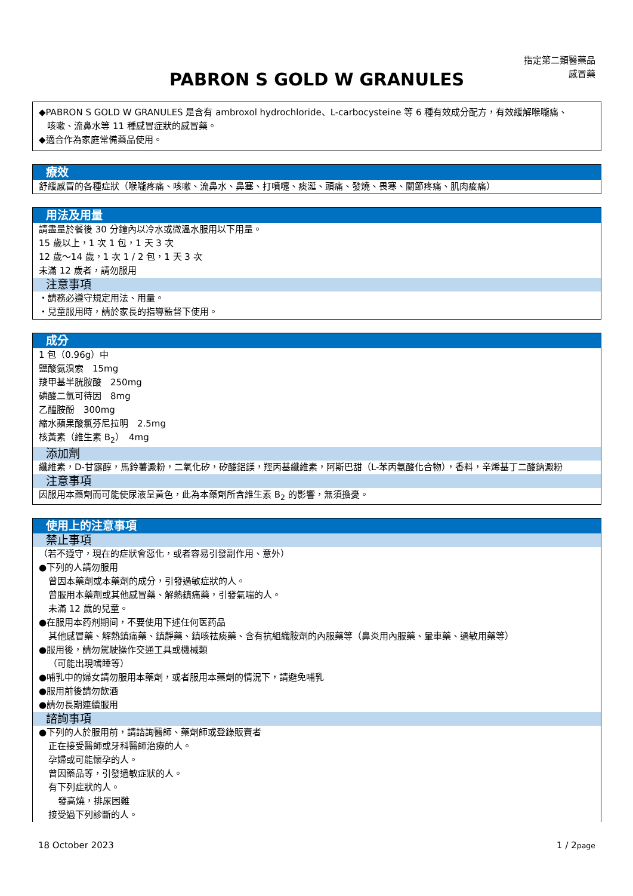指定第二類醫藥品
感冒藥
PABRON S GOLD W GRANULES
◆PABRON S GOLD W GRANULES 是含有 ambroxol hydrochloride、L-carbocysteine 等 6 種有效成分配方，有效緩解喉嚨痛、
咳嗽、流鼻水等 11 種感冒症狀的感冒藥。
◆適合作為家庭常備藥品使用。
療效
舒緩感冒的各種症狀（喉嚨疼痛、咳嗽、流鼻水、鼻塞、打噴嚏、痰涎、頭痛、發燒、畏寒、關節疼痛、肌肉痠痛）
用法及用量
請盡量於餐後 30 分鐘內以冷水或微溫水服用以下用量。
15 歲以上，1 次 1 包，1 天 3 次
12 歲～14 歲，1 次 1 / 2 包，1 天 3 次
未滿 12 歲者，請勿服用
注意事項
・請務必遵守規定用法、用量。
・兒童服用時，請於家長的指導監督下使用。
成分
1 包（0.96g）中
鹽酸氨溴索　15mg
羧甲基半胱胺酸　250mg
磷酸二氫可待因　8mg
乙醯胺酚　300mg
縮水蘋果酸氯芬尼拉明　2.5mg
核黃素（維生素 B<sub>2</sub>）　4mg
添加劑
纖維素，D-甘露醇，馬鈴薯澱粉，二氧化矽，矽酸鋁鎂，羥丙基纖維素，阿斯巴甜（L-苯丙氨酸化合物），香料，辛烯基丁二酸鈉澱粉
注意事項
因服用本藥劑而可能使尿液呈黃色，此為本藥劑所含維生素 B<sub>2</sub> 的影響，無須擔憂。
使用上的注意事項
禁止事項
（若不遵守，現在的症狀會惡化，或者容易引發副作用、意外）
●下列的人請勿服用
曾因本藥劑或本藥劑的成分，引發過敏症狀的人。
曾服用本藥劑或其他感冒藥、解熱鎮痛藥，引發氣喘的人。
未滿 12 歲的兒童。
●在服用本药剂期间，不要使用下述任何医药品
其他感冒藥、解熱鎮痛藥、鎮靜藥、鎮咳祛痰藥、含有抗組織胺劑的內服藥等（鼻炎用內服藥、暈車藥、過敏用藥等）
●服用後，請勿駕駛操作交通工具或機械類
（可能出現嗜睡等）
●哺乳中的婦女請勿服用本藥劑，或者服用本藥劑的情況下，請避免哺乳
●服用前後請勿飲酒
●請勿長期連續服用
諮詢事項
●下列的人於服用前，請諮詢醫師、藥劑師或登錄販賣者
正在接受醫師或牙科醫師治療的人。
孕婦或可能懷孕的人。
曾因藥品等，引發過敏症狀的人。
有下列症狀的人。
發高燒，排尿困難
接受過下列診斷的人。
18 October 2023 1 / 2page